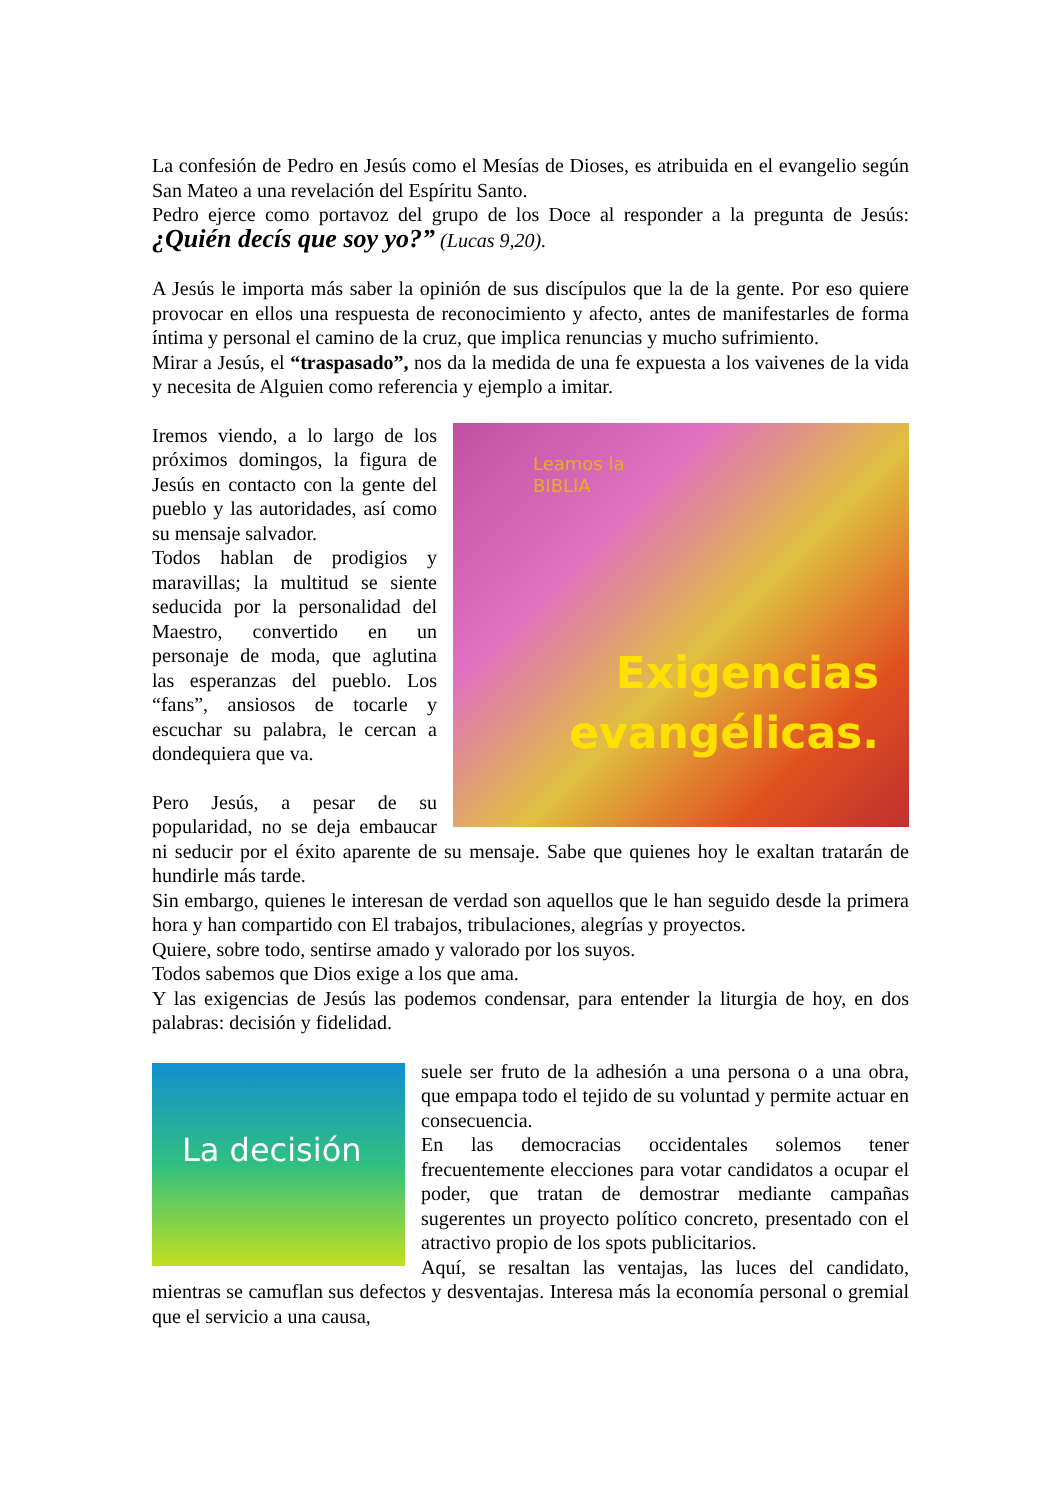La confesión de Pedro en Jesús como el Mesías de Dioses, es atribuida en el evangelio según San Mateo a una revelación del Espíritu Santo.
Pedro ejerce como portavoz del grupo de los Doce al responder a la pregunta de Jesús: ¿Quién decís que soy yo?” (Lucas 9,20).
A Jesús le importa más saber la opinión de sus discípulos que la de la gente. Por eso quiere provocar en ellos una respuesta de reconocimiento y afecto, antes de manifestarles de forma íntima y personal el camino de la cruz, que implica renuncias y mucho sufrimiento.
Mirar a Jesús, el “traspasado”, nos da la medida de una fe expuesta a los vaivenes de la vida y necesita de Alguien como referencia y ejemplo a imitar.
Leamos la
BIBLIA
Exigencias
evangélicas.
Iremos viendo, a lo largo de los próximos domingos, la figura de Jesús en contacto con la gente del pueblo y las autoridades, así como su mensaje salvador.
Todos hablan de prodigios y maravillas; la multitud se siente seducida por la personalidad del Maestro, convertido en un personaje de moda, que aglutina las esperanzas del pueblo. Los “fans”, ansiosos de tocarle y escuchar su palabra, le cercan a dondequiera que va.
Pero Jesús, a pesar de su popularidad, no se deja embaucar ni seducir por el éxito aparente de su mensaje. Sabe que quienes hoy le exaltan tratarán de hundirle más tarde.
Sin embargo, quienes le interesan de verdad son aquellos que le han seguido desde la primera hora y han compartido con El trabajos, tribulaciones, alegrías y proyectos.
Quiere, sobre todo, sentirse amado y valorado por los suyos.
Todos sabemos que Dios exige a los que ama.
Y las exigencias de Jesús las podemos condensar, para entender la liturgia de hoy, en dos palabras: decisión y fidelidad.
La decisión
suele ser fruto de la adhesión a una persona o a una obra, que empapa todo el tejido de su voluntad y permite actuar en consecuencia.
En las democracias occidentales solemos tener frecuentemente elecciones para votar candidatos a ocupar el poder, que tratan de demostrar mediante campañas sugerentes un proyecto político concreto, presentado con el atractivo propio de los spots publicitarios.
Aquí, se resaltan las ventajas, las luces del candidato, mientras se camuflan sus defectos y desventajas. Interesa más la economía personal o gremial que el servicio a una causa,